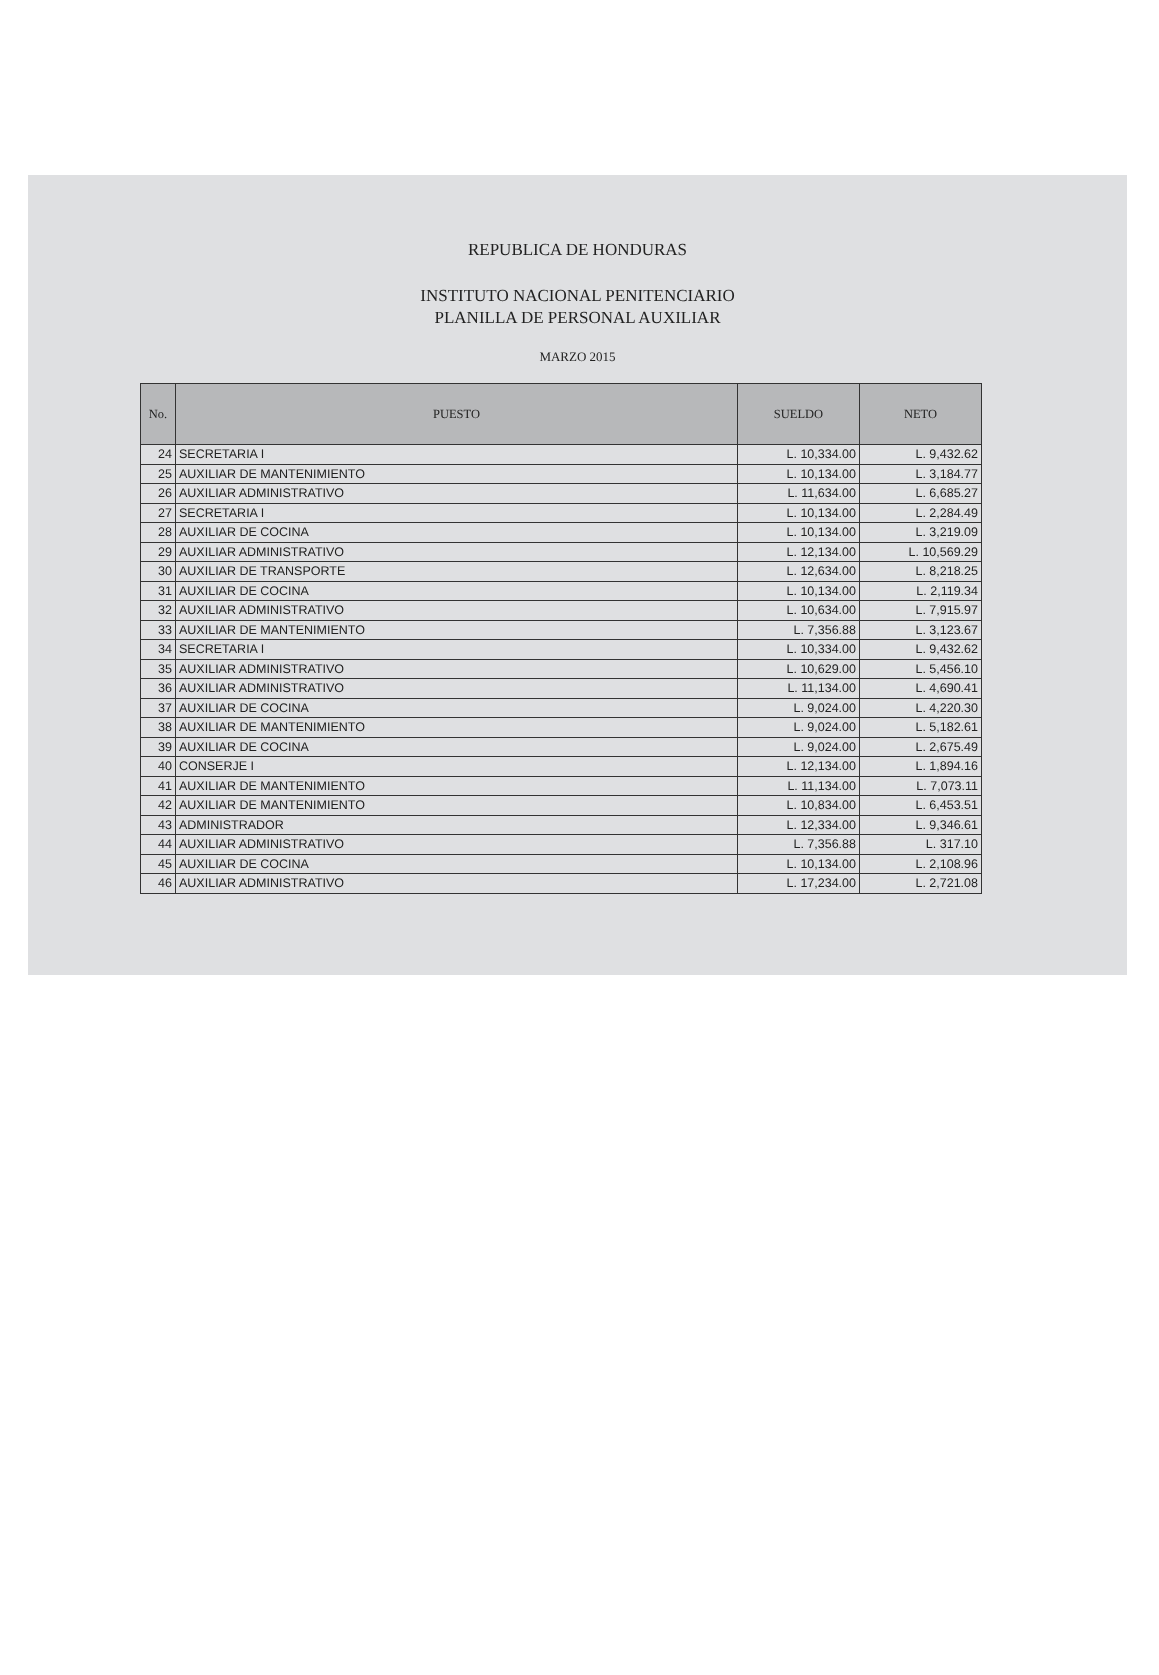REPUBLICA DE HONDURAS
INSTITUTO NACIONAL PENITENCIARIO
PLANILLA DE PERSONAL AUXILIAR
MARZO 2015
| No. | PUESTO | SUELDO | NETO |
| --- | --- | --- | --- |
| 24 | SECRETARIA I | L. 10,334.00 | L. 9,432.62 |
| 25 | AUXILIAR DE MANTENIMIENTO | L. 10,134.00 | L. 3,184.77 |
| 26 | AUXILIAR ADMINISTRATIVO | L. 11,634.00 | L. 6,685.27 |
| 27 | SECRETARIA I | L. 10,134.00 | L. 2,284.49 |
| 28 | AUXILIAR DE COCINA | L. 10,134.00 | L. 3,219.09 |
| 29 | AUXILIAR ADMINISTRATIVO | L. 12,134.00 | L. 10,569.29 |
| 30 | AUXILIAR DE TRANSPORTE | L. 12,634.00 | L. 8,218.25 |
| 31 | AUXILIAR DE COCINA | L. 10,134.00 | L. 2,119.34 |
| 32 | AUXILIAR ADMINISTRATIVO | L. 10,634.00 | L. 7,915.97 |
| 33 | AUXILIAR DE MANTENIMIENTO | L. 7,356.88 | L. 3,123.67 |
| 34 | SECRETARIA I | L. 10,334.00 | L. 9,432.62 |
| 35 | AUXILIAR ADMINISTRATIVO | L. 10,629.00 | L. 5,456.10 |
| 36 | AUXILIAR ADMINISTRATIVO | L. 11,134.00 | L. 4,690.41 |
| 37 | AUXILIAR DE COCINA | L. 9,024.00 | L. 4,220.30 |
| 38 | AUXILIAR DE MANTENIMIENTO | L. 9,024.00 | L. 5,182.61 |
| 39 | AUXILIAR DE COCINA | L. 9,024.00 | L. 2,675.49 |
| 40 | CONSERJE I | L. 12,134.00 | L. 1,894.16 |
| 41 | AUXILIAR DE MANTENIMIENTO | L. 11,134.00 | L. 7,073.11 |
| 42 | AUXILIAR DE MANTENIMIENTO | L. 10,834.00 | L. 6,453.51 |
| 43 | ADMINISTRADOR | L. 12,334.00 | L. 9,346.61 |
| 44 | AUXILIAR ADMINISTRATIVO | L. 7,356.88 | L. 317.10 |
| 45 | AUXILIAR DE COCINA | L. 10,134.00 | L. 2,108.96 |
| 46 | AUXILIAR ADMINISTRATIVO | L. 17,234.00 | L. 2,721.08 |